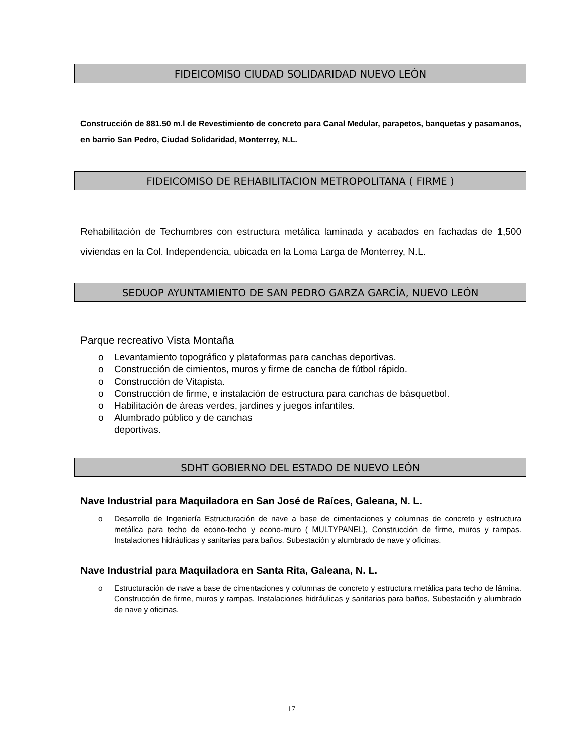FIDEICOMISO CIUDAD SOLIDARIDAD NUEVO LEÓN
Construcción de 881.50 m.l de Revestimiento de concreto para Canal Medular, parapetos, banquetas y pasamanos, en barrio San Pedro, Ciudad Solidaridad, Monterrey, N.L.
FIDEICOMISO DE REHABILITACION METROPOLITANA ( FIRME )
Rehabilitación de Techumbres con estructura metálica laminada y acabados en fachadas de 1,500 viviendas en la Col. Independencia, ubicada en la Loma Larga de Monterrey, N.L.
SEDUOP AYUNTAMIENTO DE SAN PEDRO GARZA GARCÍA, NUEVO LEÓN
Parque recreativo Vista Montaña
o Levantamiento topográfico y plataformas para canchas deportivas.
o Construcción de cimientos, muros y firme de cancha de fútbol rápido.
o Construcción de Vitapista.
o Construcción de firme, e instalación de estructura para canchas de básquetbol.
o Habilitación de áreas verdes, jardines y juegos infantiles.
o Alumbrado público y de canchas
deportivas.
SDHT GOBIERNO DEL ESTADO DE NUEVO LEÓN
Nave Industrial para Maquiladora en San José de Raíces, Galeana, N. L.
o Desarrollo de Ingeniería Estructuración de nave a base de cimentaciones y columnas de concreto y estructura metálica para techo de econo-techo y econo-muro ( MULTYPANEL), Construcción de firme, muros y rampas. Instalaciones hidráulicas y sanitarias para baños. Subestación y alumbrado de nave y oficinas.
Nave Industrial para Maquiladora en Santa Rita, Galeana, N. L.
o Estructuración de nave a base de cimentaciones y columnas de concreto y estructura metálica para techo de lámina. Construcción de firme, muros y rampas, Instalaciones hidráulicas y sanitarias para baños, Subestación y alumbrado de nave y oficinas.
17